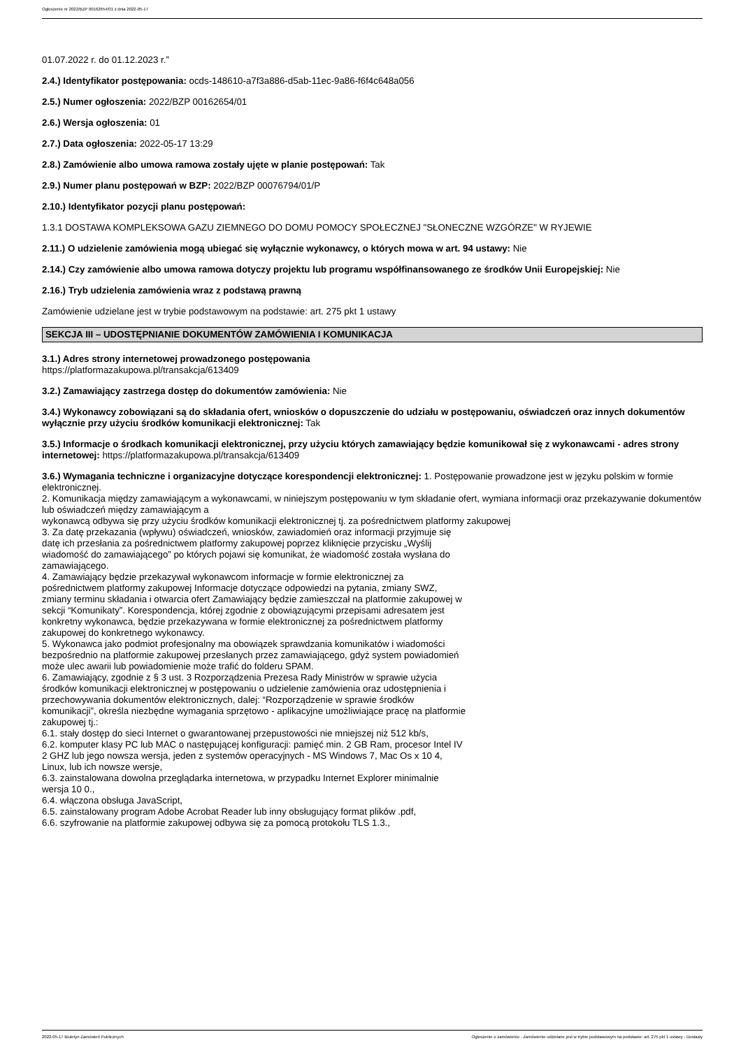Ogłoszenie nr 2022/BZP 00162654/01 z dnia 2022-05-17
01.07.2022 r. do 01.12.2023 r.”
2.4.) Identyfikator postępowania: ocds-148610-a7f3a886-d5ab-11ec-9a86-f6f4c648a056
2.5.) Numer ogłoszenia: 2022/BZP 00162654/01
2.6.) Wersja ogłoszenia: 01
2.7.) Data ogłoszenia: 2022-05-17 13:29
2.8.) Zamówienie albo umowa ramowa zostały ujęte w planie postępowań: Tak
2.9.) Numer planu postępowań w BZP: 2022/BZP 00076794/01/P
2.10.) Identyfikator pozycji planu postępowań:
1.3.1 DOSTAWA KOMPLEKSOWA GAZU ZIEMNEGO DO DOMU POMOCY SPOŁECZNEJ "SŁONECZNE WZGÓRZE" W RYJEWIE
2.11.) O udzielenie zamówienia mogą ubiegać się wyłącznie wykonawcy, o których mowa w art. 94 ustawy: Nie
2.14.) Czy zamówienie albo umowa ramowa dotyczy projektu lub programu współfinansowanego ze środków Unii Europejskiej: Nie
2.16.) Tryb udzielenia zamówienia wraz z podstawą prawną
Zamówienie udzielane jest w trybie podstawowym na podstawie: art. 275 pkt 1 ustawy
SEKCJA III – UDOSTĘPNIANIE DOKUMENTÓW ZAMÓWIENIA I KOMUNIKACJA
3.1.) Adres strony internetowej prowadzonego postępowania
https://platformazakupowa.pl/transakcja/613409
3.2.) Zamawiający zastrzega dostęp do dokumentów zamówienia: Nie
3.4.) Wykonawcy zobowiązani są do składania ofert, wniosków o dopuszczenie do udziału w postępowaniu, oświadczeń oraz innych dokumentów wyłącznie przy użyciu środków komunikacji elektronicznej: Tak
3.5.) Informacje o środkach komunikacji elektronicznej, przy użyciu których zamawiający będzie komunikował się z wykonawcami - adres strony internetowej: https://platformazakupowa.pl/transakcja/613409
3.6.) Wymagania techniczne i organizacyjne dotyczące korespondencji elektronicznej: 1. Postępowanie prowadzone jest w języku polskim w formie elektronicznej.
2. Komunikacja między zamawiającym a wykonawcami, w niniejszym postępowaniu w tym składanie ofert, wymiana informacji oraz przekazywanie dokumentów lub oświadczeń między zamawiającym a
wykonawcą odbywa się przy użyciu środków komunikacji elektronicznej tj. za pośrednictwem platformy zakupowej
3. Za datę przekazania (wpływu) oświadczeń, wniosków, zawiadomień oraz informacji przyjmuje się
datę ich przesłania za pośrednictwem platformy zakupowej poprzez kliknięcie przycisku „Wyślij
wiadomość do zamawiającego” po których pojawi się komunikat, że wiadomość została wysłana do
zamawiającego.
4. Zamawiający będzie przekazywał wykonawcom informacje w formie elektronicznej za
pośrednictwem platformy zakupowej Informacje dotyczące odpowiedzi na pytania, zmiany SWZ,
zmiany terminu składania i otwarcia ofert Zamawiający będzie zamieszczał na platformie zakupowej w
sekcji “Komunikaty”. Korespondencja, której zgodnie z obowiązującymi przepisami adresatem jest
konkretny wykonawca, będzie przekazywana w formie elektronicznej za pośrednictwem platformy
zakupowej do konkretnego wykonawcy.
5. Wykonawca jako podmiot profesjonalny ma obowiązek sprawdzania komunikatów i wiadomości
bezpośrednio na platformie zakupowej przesłanych przez zamawiającego, gdyż system powiadomień
może ulec awarii lub powiadomienie może trafić do folderu SPAM.
6. Zamawiający, zgodnie z § 3 ust. 3 Rozporządzenia Prezesa Rady Ministrów w sprawie użycia
środków komunikacji elektronicznej w postępowaniu o udzielenie zamówienia oraz udostępnienia i
przechowywania dokumentów elektronicznych, dalej: “Rozporządzenie w sprawie środków
komunikacji”, określa niezbędne wymagania sprzętowo - aplikacyjne umożliwiające pracę na platformie
zakupowej tj.:
6.1. stały dostęp do sieci Internet o gwarantowanej przepustowości nie mniejszej niż 512 kb/s,
6.2. komputer klasy PC lub MAC o następującej konfiguracji: pamięć min. 2 GB Ram, procesor Intel IV
2 GHZ lub jego nowsza wersja, jeden z systemów operacyjnych - MS Windows 7, Mac Os x 10 4,
Linux, lub ich nowsze wersje,
6.3. zainstalowana dowolna przeglądarka internetowa, w przypadku Internet Explorer minimalnie
wersja 10 0.,
6.4. włączona obsługa JavaScript,
6.5. zainstalowany program Adobe Acrobat Reader lub inny obsługujący format plików .pdf,
6.6. szyfrowanie na platformie zakupowej odbywa się za pomocą protokołu TLS 1.3.,
2022-05-17 Biuletyn Zamówień Publicznych Ogłoszenie o zamówieniu - Zamówienie udzielane jest w trybie podstawowym na podstawie: art. 275 pkt 1 ustawy - Dostawy